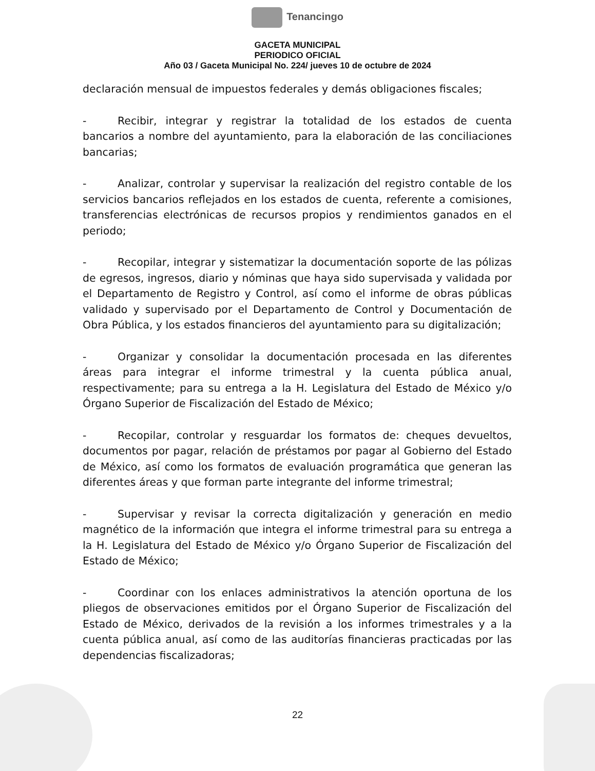Tenancingo
GACETA MUNICIPAL
PERIODICO OFICIAL
Año 03 / Gaceta Municipal No. 224/ jueves 10 de octubre de 2024
declaración mensual de impuestos federales y demás obligaciones fiscales;
- Recibir, integrar y registrar la totalidad de los estados de cuenta bancarios a nombre del ayuntamiento, para la elaboración de las conciliaciones bancarias;
- Analizar, controlar y supervisar la realización del registro contable de los servicios bancarios reflejados en los estados de cuenta, referente a comisiones, transferencias electrónicas de recursos propios y rendimientos ganados en el periodo;
- Recopilar, integrar y sistematizar la documentación soporte de las pólizas de egresos, ingresos, diario y nóminas que haya sido supervisada y validada por el Departamento de Registro y Control, así como el informe de obras públicas validado y supervisado por el Departamento de Control y Documentación de Obra Pública, y los estados financieros del ayuntamiento para su digitalización;
- Organizar y consolidar la documentación procesada en las diferentes áreas para integrar el informe trimestral y la cuenta pública anual, respectivamente; para su entrega a la H. Legislatura del Estado de México y/o Órgano Superior de Fiscalización del Estado de México;
- Recopilar, controlar y resguardar los formatos de: cheques devueltos, documentos por pagar, relación de préstamos por pagar al Gobierno del Estado de México, así como los formatos de evaluación programática que generan las diferentes áreas y que forman parte integrante del informe trimestral;
- Supervisar y revisar la correcta digitalización y generación en medio magnético de la información que integra el informe trimestral para su entrega a la H. Legislatura del Estado de México y/o Órgano Superior de Fiscalización del Estado de México;
- Coordinar con los enlaces administrativos la atención oportuna de los pliegos de observaciones emitidos por el Órgano Superior de Fiscalización del Estado de México, derivados de la revisión a los informes trimestrales y a la cuenta pública anual, así como de las auditorías financieras practicadas por las dependencias fiscalizadoras;
22